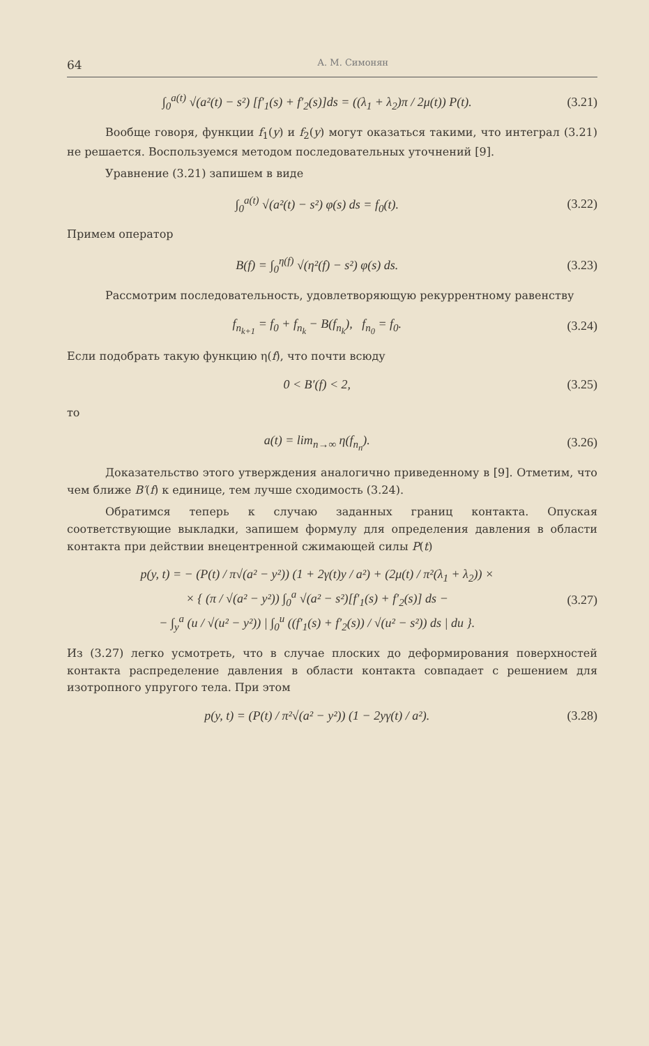64 А. М. Симонян
∫<sub>0</sub><sup>a(t)</sup> √(a²(t) − s²) [f′<sub>1</sub>(s) + f′<sub>2</sub>(s)]ds = ((λ<sub>1</sub> + λ<sub>2</sub>)π / 2μ(t)) P(t).
(3.21)
Вообще говоря, функции f<sub>1</sub>(y) и f<sub>2</sub>(y) могут оказаться такими, что интеграл (3.21) не решается. Воспользуемся методом последовательных уточнений [9].
Уравнение (3.21) запишем в виде
∫<sub>0</sub><sup>a(t)</sup> √(a²(t) − s²) φ(s) ds = f<sub>0</sub>(t).
(3.22)
Примем оператор
B(f) = ∫<sub>0</sub><sup>η(f)</sup> √(η²(f) − s²) φ(s) ds.
(3.23)
Рассмотрим последовательность, удовлетворяющую рекуррентному равенству
f<sub>n<sub>k+1</sub></sub> = f<sub>0</sub> + f<sub>n<sub>k</sub></sub> − B(f<sub>n<sub>k</sub></sub>), f<sub>n<sub>0</sub></sub> = f<sub>0</sub>.
(3.24)
Если подобрать такую функцию η(f), что почти всюду
0 < B′(f) < 2, (3.25)
то
a(t) = lim<sub>n→∞</sub> η(f<sub>n<sub>n</sub></sub>). (3.26)
Доказательство этого утверждения аналогично приведенному в [9]. Отметим, что чем ближе B′(f) к единице, тем лучше сходимость (3.24).
Обратимся теперь к случаю заданных границ контакта. Опуская соответствующие выкладки, запишем формулу для определения давления в области контакта при действии внецентренной сжимающей силы P(t)
p(y, t) = − (P(t) / π√(a² − y²)) (1 + 2γ(t)y / a²) + (2μ(t) / π²(λ<sub>1</sub> + λ<sub>2</sub>)) ×
× { (π / √(a² − y²)) ∫<sub>0</sub><sup>a</sup> √(a² − s²)[f′<sub>1</sub>(s) + f′<sub>2</sub>(s)] ds −
− ∫<sub>y</sub><sup>a</sup> (u / √(u² − y²)) | ∫<sub>0</sub><sup>u</sup> ((f′<sub>1</sub>(s) + f′<sub>2</sub>(s)) / √(u² − s²)) ds | du }.
(3.27)
Из (3.27) легко усмотреть, что в случае плоских до деформирования поверхностей контакта распределение давления в области контакта совпадает с решением для изотропного упругого тела. При этом
p(y, t) = (P(t) / π²√(a² − y²)) (1 − 2yγ(t) / a²).
(3.28)